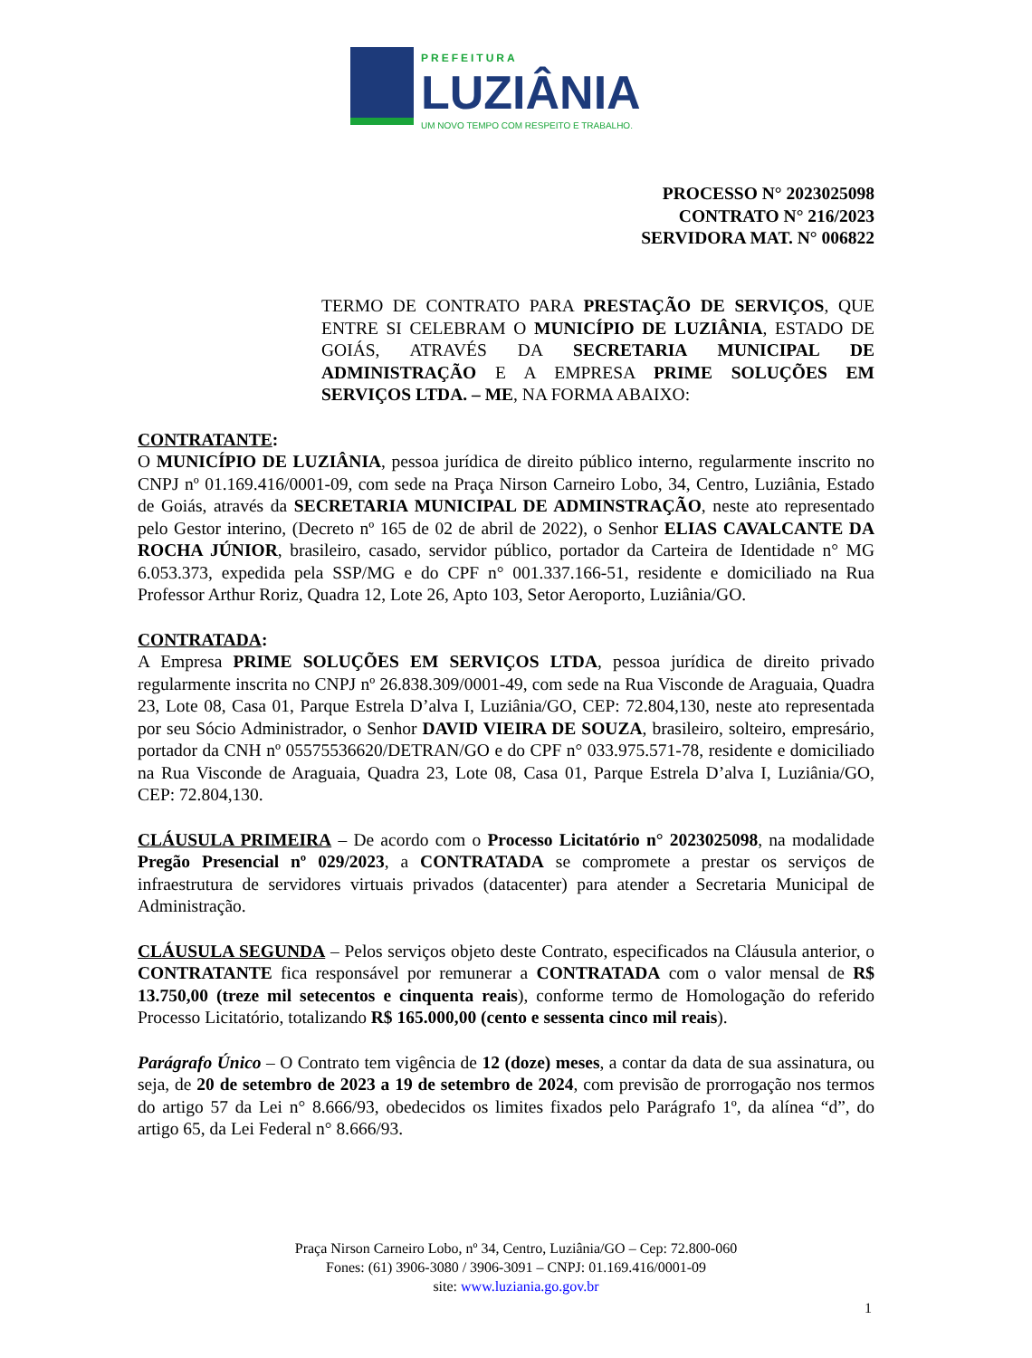PREFEITURA
LUZIÂNIA
UM NOVO TEMPO COM RESPEITO E TRABALHO.
PROCESSO N° 2023025098
CONTRATO N° 216/2023
SERVIDORA MAT. N° 006822
TERMO DE CONTRATO PARA PRESTAÇÃO DE SERVIÇOS, QUE ENTRE SI CELEBRAM O MUNICÍPIO DE LUZIÂNIA, ESTADO DE GOIÁS, ATRAVÉS DA SECRETARIA MUNICIPAL DE ADMINISTRAÇÃO E A EMPRESA PRIME SOLUÇÕES EM SERVIÇOS LTDA. – ME, NA FORMA ABAIXO:
CONTRATANTE:
O MUNICÍPIO DE LUZIÂNIA, pessoa jurídica de direito público interno, regularmente inscrito no CNPJ nº 01.169.416/0001-09, com sede na Praça Nirson Carneiro Lobo, 34, Centro, Luziânia, Estado de Goiás, através da SECRETARIA MUNICIPAL DE ADMINSTRAÇÃO, neste ato representado pelo Gestor interino, (Decreto nº 165 de 02 de abril de 2022), o Senhor ELIAS CAVALCANTE DA ROCHA JÚNIOR, brasileiro, casado, servidor público, portador da Carteira de Identidade n° MG 6.053.373, expedida pela SSP/MG e do CPF n° 001.337.166-51, residente e domiciliado na Rua Professor Arthur Roriz, Quadra 12, Lote 26, Apto 103, Setor Aeroporto, Luziânia/GO.
CONTRATADA:
A Empresa PRIME SOLUÇÕES EM SERVIÇOS LTDA, pessoa jurídica de direito privado regularmente inscrita no CNPJ nº 26.838.309/0001-49, com sede na Rua Visconde de Araguaia, Quadra 23, Lote 08, Casa 01, Parque Estrela D’alva I, Luziânia/GO, CEP: 72.804,130, neste ato representada por seu Sócio Administrador, o Senhor DAVID VIEIRA DE SOUZA, brasileiro, solteiro, empresário, portador da CNH nº 05575536620/DETRAN/GO e do CPF n° 033.975.571-78, residente e domiciliado na Rua Visconde de Araguaia, Quadra 23, Lote 08, Casa 01, Parque Estrela D’alva I, Luziânia/GO, CEP: 72.804,130.
CLÁUSULA PRIMEIRA – De acordo com o Processo Licitatório n° 2023025098, na modalidade Pregão Presencial nº 029/2023, a CONTRATADA se compromete a prestar os serviços de infraestrutura de servidores virtuais privados (datacenter) para atender a Secretaria Municipal de Administração.
CLÁUSULA SEGUNDA – Pelos serviços objeto deste Contrato, especificados na Cláusula anterior, o CONTRATANTE fica responsável por remunerar a CONTRATADA com o valor mensal de R$ 13.750,00 (treze mil setecentos e cinquenta reais), conforme termo de Homologação do referido Processo Licitatório, totalizando R$ 165.000,00 (cento e sessenta cinco mil reais).
Parágrafo Único – O Contrato tem vigência de 12 (doze) meses, a contar da data de sua assinatura, ou seja, de 20 de setembro de 2023 a 19 de setembro de 2024, com previsão de prorrogação nos termos do artigo 57 da Lei n° 8.666/93, obedecidos os limites fixados pelo Parágrafo 1º, da alínea “d”, do artigo 65, da Lei Federal n° 8.666/93.
Praça Nirson Carneiro Lobo, nº 34, Centro, Luziânia/GO – Cep: 72.800-060
Fones: (61) 3906-3080 / 3906-3091 – CNPJ: 01.169.416/0001-09
site: www.luziania.go.gov.br
1